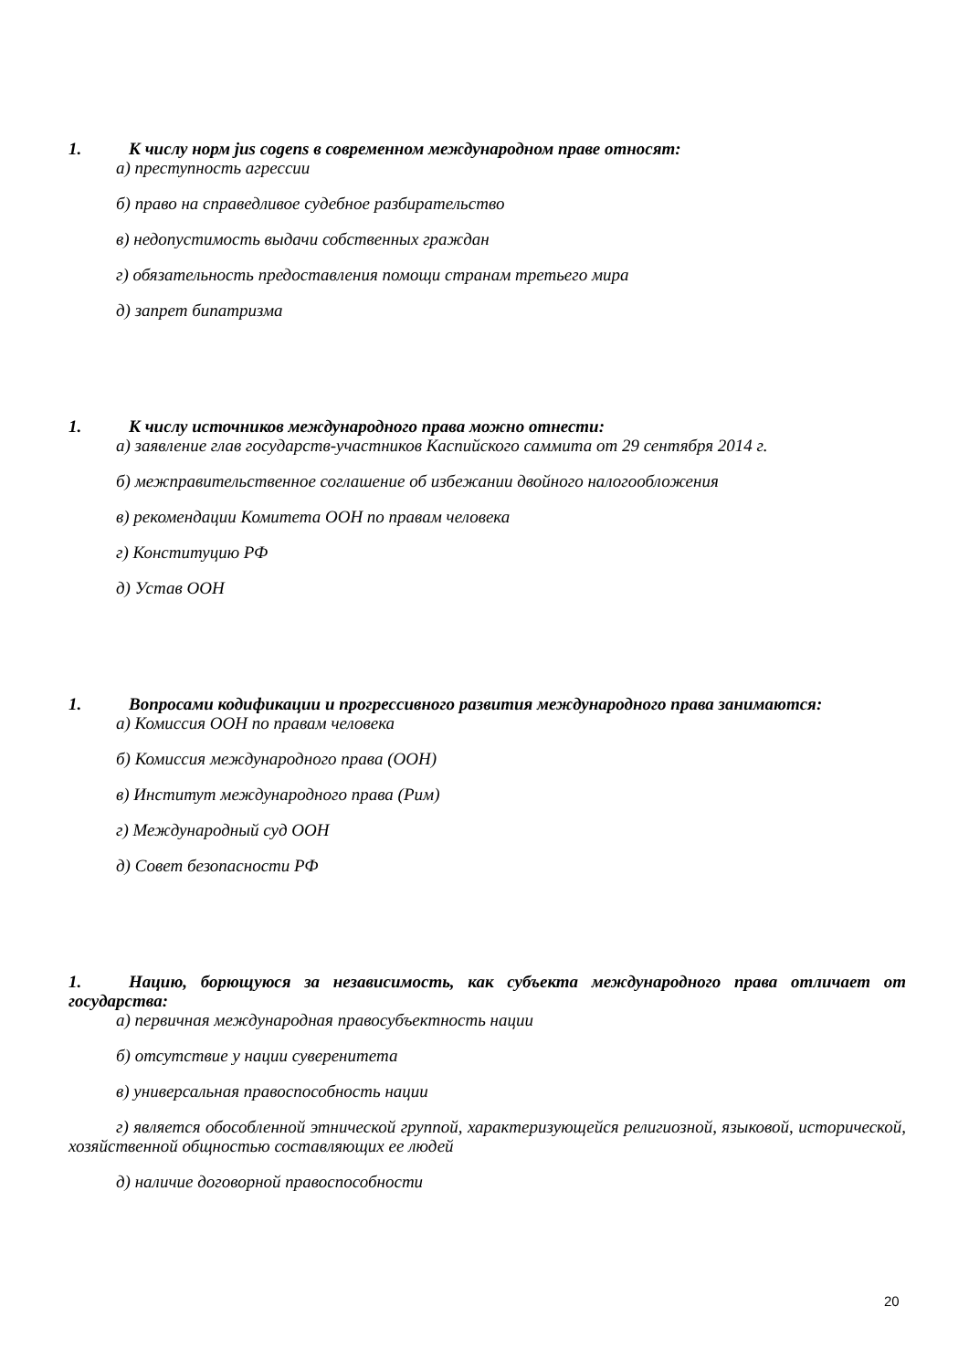1. К числу норм jus cogens в современном международном праве относят:
а) преступность агрессии
б) право на справедливое судебное разбирательство
в) недопустимость выдачи собственных граждан
г) обязательность предоставления помощи странам третьего мира
д) запрет бипатризма
1. К числу источников международного права можно отнести:
а) заявление глав государств-участников Каспийского саммита от 29 сентября 2014 г.
б) межправительственное соглашение об избежании двойного налогообложения
в) рекомендации Комитета ООН по правам человека
г) Конституцию РФ
д) Устав ООН
1. Вопросами кодификации и прогрессивного развития международного права занимаются:
а) Комиссия ООН по правам человека
б) Комиссия международного права (ООН)
в) Институт международного права (Рим)
г) Международный суд ООН
д) Совет безопасности РФ
1. Нацию, борющуюся за независимость, как субъекта международного права отличает от государства:
а) первичная международная правосубъектность нации
б) отсутствие у нации суверенитета
в) универсальная правоспособность нации
г) является обособленной этнической группой, характеризующейся религиозной, языковой, исторической, хозяйственной общностью составляющих ее людей
д) наличие договорной правоспособности
20